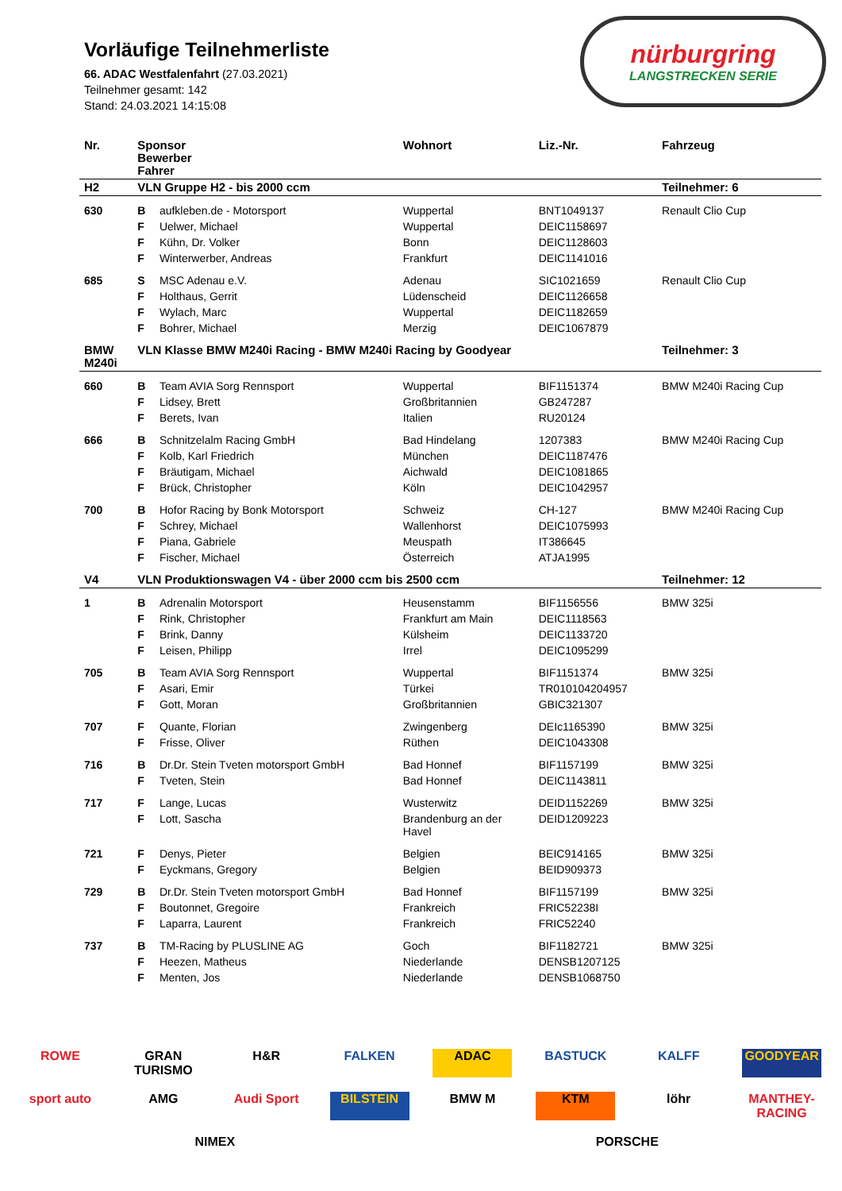Vorläufige Teilnehmerliste
66. ADAC Westfalenfahrt (27.03.2021)
Teilnehmer gesamt: 142
Stand: 24.03.2021 14:15:08
nürburgring
LANGSTRECKEN SERIE
| Nr. | Sponsor Bewerber Fahrer | | Wohnort | Liz.-Nr. | Fahrzeug |
| --- | --- | --- | --- | --- | --- |
| H2 | VLN Gruppe H2 - bis 2000 ccm | | | | Teilnehmer: 6 |
| 630 | B | aufkleben.de - Motorsport | Wuppertal | BNT1049137 | Renault Clio Cup |
| | F | Uelwer, Michael | Wuppertal | DEIC1158697 | |
| | F | Kühn, Dr. Volker | Bonn | DEIC1128603 | |
| | F | Winterwerber, Andreas | Frankfurt | DEIC1141016 | |
| 685 | S | MSC Adenau e.V. | Adenau | SIC1021659 | Renault Clio Cup |
| | F | Holthaus, Gerrit | Lüdenscheid | DEIC1126658 | |
| | F | Wylach, Marc | Wuppertal | DEIC1182659 | |
| | F | Bohrer, Michael | Merzig | DEIC1067879 | |
| BMW M240i | VLN Klasse BMW M240i Racing - BMW M240i Racing by Goodyear | | | | Teilnehmer: 3 |
| 660 | B | Team AVIA Sorg Rennsport | Wuppertal | BIF1151374 | BMW M240i Racing Cup |
| | F | Lidsey, Brett | Großbritannien | GB247287 | |
| | F | Berets, Ivan | Italien | RU20124 | |
| 666 | B | Schnitzelalm Racing GmbH | Bad Hindelang | 1207383 | BMW M240i Racing Cup |
| | F | Kolb, Karl Friedrich | München | DEIC1187476 | |
| | F | Bräutigam, Michael | Aichwald | DEIC1081865 | |
| | F | Brück, Christopher | Köln | DEIC1042957 | |
| 700 | B | Hofor Racing by Bonk Motorsport | Schweiz | CH-127 | BMW M240i Racing Cup |
| | F | Schrey, Michael | Wallenhorst | DEIC1075993 | |
| | F | Piana, Gabriele | Meuspath | IT386645 | |
| | F | Fischer, Michael | Österreich | ATJA1995 | |
| V4 | VLN Produktionswagen V4 - über 2000 ccm bis 2500 ccm | | | | Teilnehmer: 12 |
| 1 | B | Adrenalin Motorsport | Heusenstamm | BIF1156556 | BMW 325i |
| | F | Rink, Christopher | Frankfurt am Main | DEIC1118563 | |
| | F | Brink, Danny | Külsheim | DEIC1133720 | |
| | F | Leisen, Philipp | Irrel | DEIC1095299 | |
| 705 | B | Team AVIA Sorg Rennsport | Wuppertal | BIF1151374 | BMW 325i |
| | F | Asari, Emir | Türkei | TR010104204957 | |
| | F | Gott, Moran | Großbritannien | GBIC321307 | |
| 707 | F | Quante, Florian | Zwingenberg | DEIc1165390 | BMW 325i |
| | F | Frisse, Oliver | Rüthen | DEIC1043308 | |
| 716 | B | Dr.Dr. Stein Tveten motorsport GmbH | Bad Honnef | BIF1157199 | BMW 325i |
| | F | Tveten, Stein | Bad Honnef | DEIC1143811 | |
| 717 | F | Lange, Lucas | Wusterwitz | DEID1152269 | BMW 325i |
| | F | Lott, Sascha | Brandenburg an der Havel | DEID1209223 | |
| 721 | F | Denys, Pieter | Belgien | BEIC914165 | BMW 325i |
| | F | Eyckmans, Gregory | Belgien | BEID909373 | |
| 729 | B | Dr.Dr. Stein Tveten motorsport GmbH | Bad Honnef | BIF1157199 | BMW 325i |
| | F | Boutonnet, Gregoire | Frankreich | FRIC52238I | |
| | F | Laparra, Laurent | Frankreich | FRIC52240 | |
| 737 | B | TM-Racing by PLUSLINE AG | Goch | BIF1182721 | BMW 325i |
| | F | Heezen, Matheus | Niederlande | DENSB1207125 | |
| | F | Menten, Jos | Niederlande | DENSB1068750 | |
ROWE GRAN TURISMO H&R FALKEN ADAC BASTUCK KALFF GOODYEAR sport auto AMG Audi Sport BILSTEIN BMW M KTM löhr MANTHEY-RACING NIMEX PORSCHE